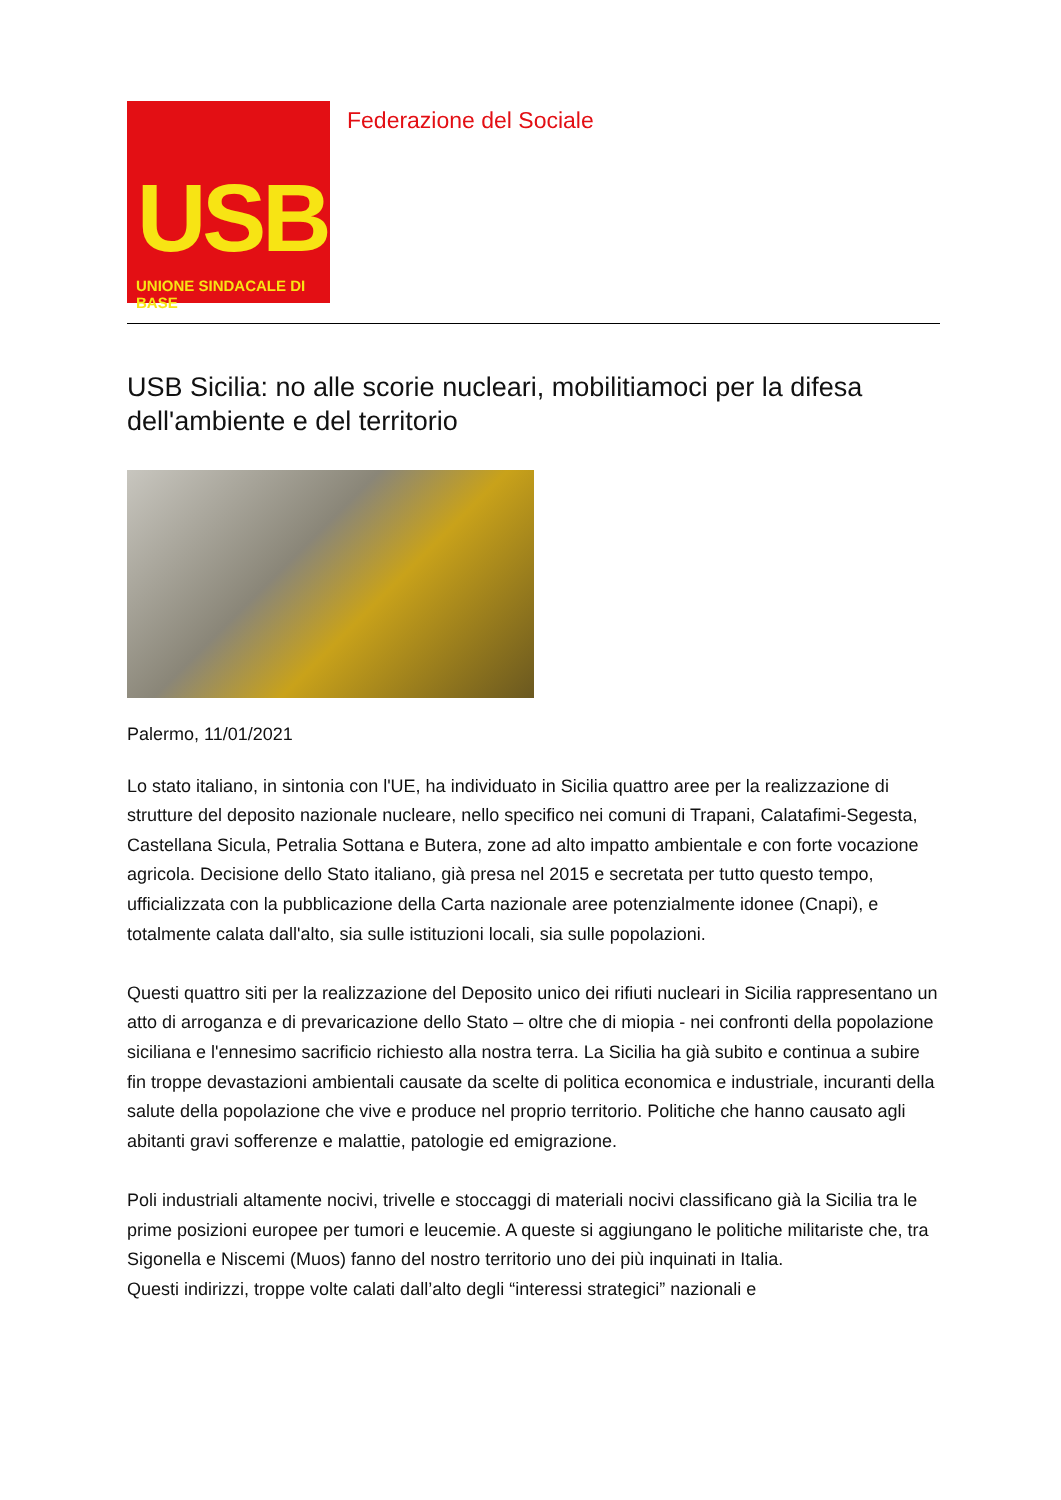USB
UNIONE SINDACALE DI BASE
Federazione del Sociale
USB Sicilia: no alle scorie nucleari, mobilitiamoci per la difesa dell'ambiente e del territorio
Palermo, 11/01/2021
Lo stato italiano, in sintonia con l'UE, ha individuato in Sicilia quattro aree per la realizzazione di strutture del deposito nazionale nucleare, nello specifico nei comuni di Trapani, Calatafimi-Segesta, Castellana Sicula, Petralia Sottana e Butera, zone ad alto impatto ambientale e con forte vocazione agricola. Decisione dello Stato italiano, già presa nel 2015 e secretata per tutto questo tempo, ufficializzata con la pubblicazione della Carta nazionale aree potenzialmente idonee (Cnapi), e totalmente calata dall'alto, sia sulle istituzioni locali, sia sulle popolazioni.
Questi quattro siti per la realizzazione del Deposito unico dei rifiuti nucleari in Sicilia rappresentano un atto di arroganza e di prevaricazione dello Stato – oltre che di miopia - nei confronti della popolazione siciliana e l'ennesimo sacrificio richiesto alla nostra terra. La Sicilia ha già subito e continua a subire fin troppe devastazioni ambientali causate da scelte di politica economica e industriale, incuranti della salute della popolazione che vive e produce nel proprio territorio. Politiche che hanno causato agli abitanti gravi sofferenze e malattie, patologie ed emigrazione.
Poli industriali altamente nocivi, trivelle e stoccaggi di materiali nocivi classificano già la Sicilia tra le prime posizioni europee per tumori e leucemie. A queste si aggiungano le politiche militariste che, tra Sigonella e Niscemi (Muos) fanno del nostro territorio uno dei più inquinati in Italia.
Questi indirizzi, troppe volte calati dall’alto degli “interessi strategici” nazionali e